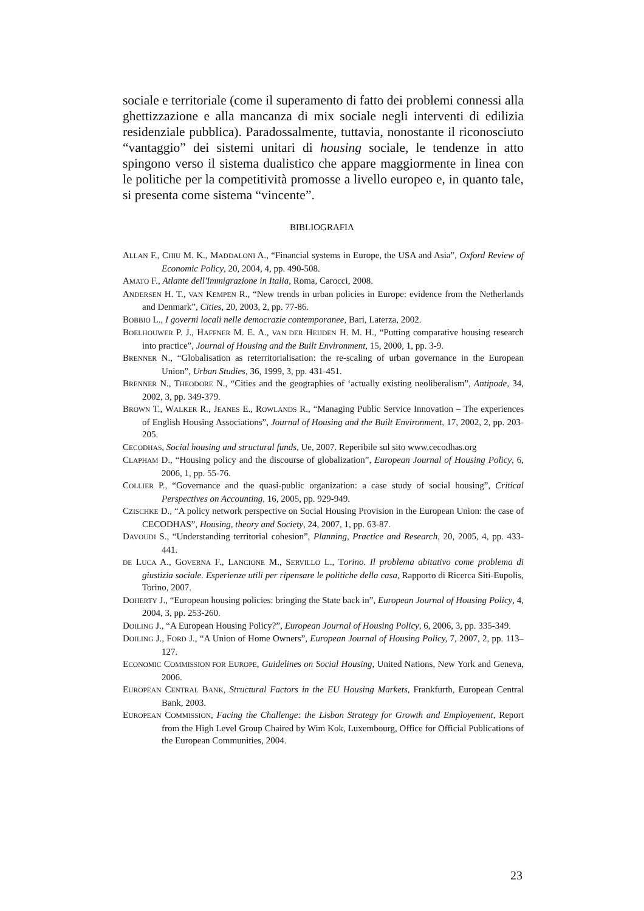sociale e territoriale (come il superamento di fatto dei problemi connessi alla ghettizzazione e alla mancanza di mix sociale negli interventi di edilizia residenziale pubblica). Paradossalmente, tuttavia, nonostante il riconosciuto “vantaggio” dei sistemi unitari di housing sociale, le tendenze in atto spingono verso il sistema dualistico che appare maggiormente in linea con le politiche per la competitività promosse a livello europeo e, in quanto tale, si presenta come sistema “vincente”.
BIBLIOGRAFIA
ALLAN F., CHIU M. K., MADDALONI A., “Financial systems in Europe, the USA and Asia”, Oxford Review of Economic Policy, 20, 2004, 4, pp. 490-508.
AMATO F., Atlante dell'Immigrazione in Italia, Roma, Carocci, 2008.
ANDERSEN H. T., VAN KEMPEN R., “New trends in urban policies in Europe: evidence from the Netherlands and Denmark”, Cities, 20, 2003, 2, pp. 77-86.
BOBBIO L., I governi locali nelle democrazie contemporanee, Bari, Laterza, 2002.
BOELHOUWER P. J., HAFFNER M. E. A., VAN DER HEIJDEN H. M. H., “Putting comparative housing research into practice”, Journal of Housing and the Built Environment, 15, 2000, 1, pp. 3-9.
BRENNER N., “Globalisation as reterritorialisation: the re-scaling of urban governance in the European Union”, Urban Studies, 36, 1999, 3, pp. 431-451.
BRENNER N., THEODORE N., “Cities and the geographies of ‘actually existing neoliberalism”, Antipode, 34, 2002, 3, pp. 349-379.
BROWN T., WALKER R., JEANES E., ROWLANDS R., “Managing Public Service Innovation – The experiences of English Housing Associations”, Journal of Housing and the Built Environment, 17, 2002, 2, pp. 203-205.
CECODHAS, Social housing and structural funds, Ue, 2007. Reperibile sul sito www.cecodhas.org
CLAPHAM D., “Housing policy and the discourse of globalization”, European Journal of Housing Policy, 6, 2006, 1, pp. 55-76.
COLLIER P., “Governance and the quasi-public organization: a case study of social housing”, Critical Perspectives on Accounting, 16, 2005, pp. 929-949.
CZISCHKE D., “A policy network perspective on Social Housing Provision in the European Union: the case of CECODHAS”, Housing, theory and Society, 24, 2007, 1, pp. 63-87.
DAVOUDI S., “Understanding territorial cohesion”, Planning, Practice and Research, 20, 2005, 4, pp. 433-441.
DE LUCA A., GOVERNA F., LANCIONE M., SERVILLO L., Torino. Il problema abitativo come problema di giustizia sociale. Esperienze utili per ripensare le politiche della casa, Rapporto di Ricerca Siti-Eupolis, Torino, 2007.
DOHERTY J., “European housing policies: bringing the State back in”, European Journal of Housing Policy, 4, 2004, 3, pp. 253-260.
DOILING J., “A European Housing Policy?”, European Journal of Housing Policy, 6, 2006, 3, pp. 335-349.
DOILING J., FORD J., “A Union of Home Owners”, European Journal of Housing Policy, 7, 2007, 2, pp. 113–127.
ECONOMIC COMMISSION FOR EUROPE, Guidelines on Social Housing, United Nations, New York and Geneva, 2006.
EUROPEAN CENTRAL BANK, Structural Factors in the EU Housing Markets, Frankfurth, European Central Bank, 2003.
EUROPEAN COMMISSION, Facing the Challenge: the Lisbon Strategy for Growth and Employement, Report from the High Level Group Chaired by Wim Kok, Luxembourg, Office for Official Publications of the European Communities, 2004.
23